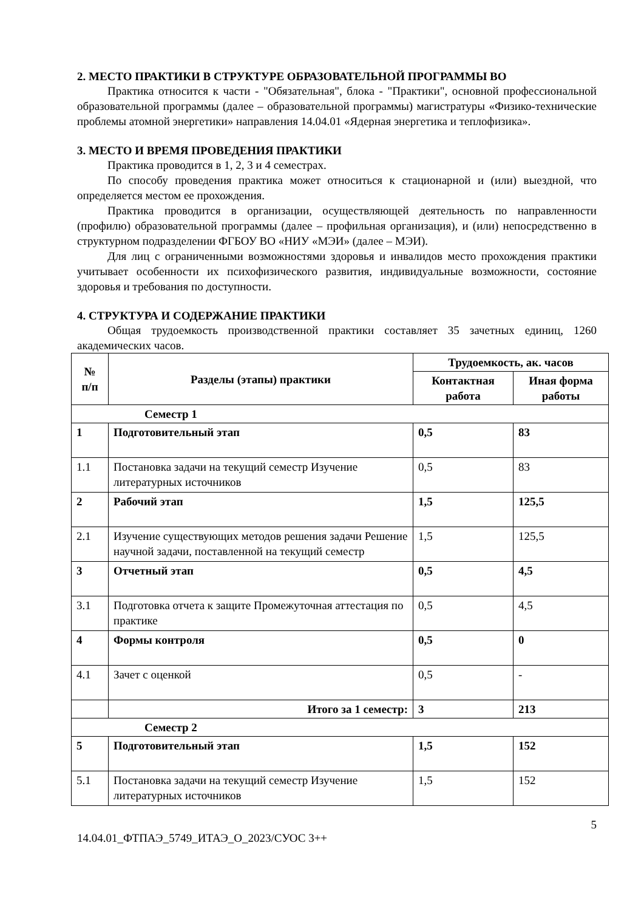2. МЕСТО ПРАКТИКИ В СТРУКТУРЕ ОБРАЗОВАТЕЛЬНОЙ ПРОГРАММЫ ВО
Практика относится к части - "Обязательная", блока - "Практики", основной профессиональной образовательной программы (далее – образовательной программы) магистратуры «Физико-технические проблемы атомной энергетики» направления 14.04.01 «Ядерная энергетика и теплофизика».
3. МЕСТО И ВРЕМЯ ПРОВЕДЕНИЯ ПРАКТИКИ
Практика проводится в 1, 2, 3 и 4 семестрах.
По способу проведения практика может относиться к стационарной и (или) выездной, что определяется местом ее прохождения.
Практика проводится в организации, осуществляющей деятельность по направленности (профилю) образовательной программы (далее – профильная организация), и (или) непосредственно в структурном подразделении ФГБОУ ВО «НИУ «МЭИ» (далее – МЭИ).
Для лиц с ограниченными возможностями здоровья и инвалидов место прохождения практики учитывает особенности их психофизического развития, индивидуальные возможности, состояние здоровья и требования по доступности.
4. СТРУКТУРА И СОДЕРЖАНИЕ ПРАКТИКИ
Общая трудоемкость производственной практики составляет 35 зачетных единиц, 1260 академических часов.
| № п/п | Разделы (этапы) практики | Трудоемкость, ак. часов | |
| --- | --- | --- | --- |
| | | Контактная работа | Иная форма работы |
| Семестр 1 | | | |
| 1 | Подготовительный этап | 0,5 | 83 |
| 1.1 | Постановка задачи на текущий семестр Изучение литературных источников | 0,5 | 83 |
| 2 | Рабочий этап | 1,5 | 125,5 |
| 2.1 | Изучение существующих методов решения задачи Решение научной задачи, поставленной на текущий семестр | 1,5 | 125,5 |
| 3 | Отчетный этап | 0,5 | 4,5 |
| 3.1 | Подготовка отчета к защите Промежуточная аттестация по практике | 0,5 | 4,5 |
| 4 | Формы контроля | 0,5 | 0 |
| 4.1 | Зачет с оценкой | 0,5 | - |
| | Итого за 1 семестр: | 3 | 213 |
| Семестр 2 | | | |
| 5 | Подготовительный этап | 1,5 | 152 |
| 5.1 | Постановка задачи на текущий семестр Изучение литературных источников | 1,5 | 152 |
5
14.04.01_ФТПАЭ_5749_ИТАЭ_О_2023/СУОС 3++